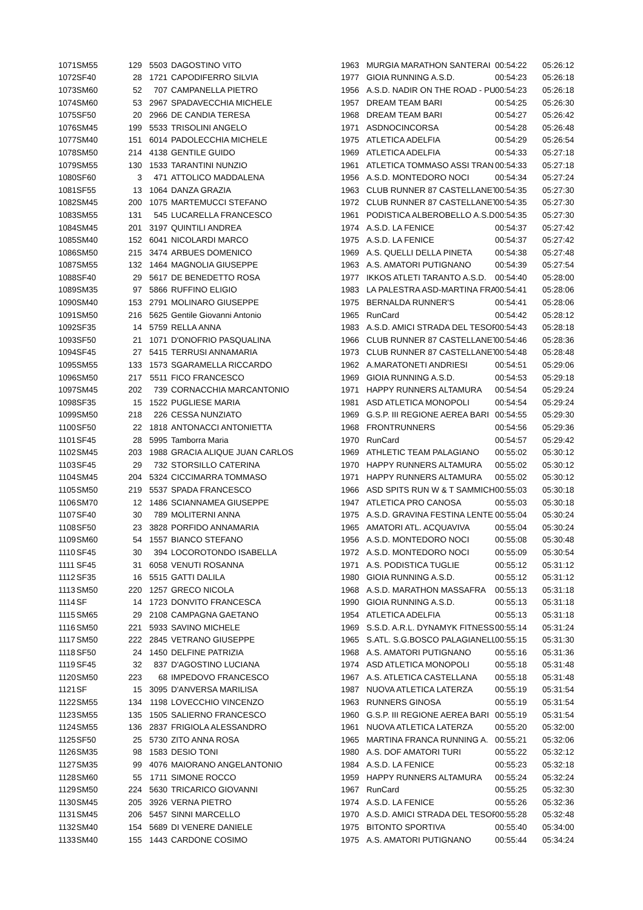| 1071 | SM55 | 129 | 5503 | DAGOSTINO VITO | 1963 | MURGIA MARATHON SANTERAI | 00:54:22 | 05:26:12 |
| 1072 | SF40 | 28 | 1721 | CAPODIFERRO SILVIA | 1977 | GIOIA RUNNING A.S.D. | 00:54:23 | 05:26:18 |
| 1073 | SM60 | 52 | 707 | CAMPANELLA PIETRO | 1956 | A.S.D. NADIR ON THE ROAD - PU | 00:54:23 | 05:26:18 |
| 1074 | SM60 | 53 | 2967 | SPADAVECCHIA MICHELE | 1957 | DREAM TEAM BARI | 00:54:25 | 05:26:30 |
| 1075 | SF50 | 20 | 2966 | DE CANDIA TERESA | 1968 | DREAM TEAM BARI | 00:54:27 | 05:26:42 |
| 1076 | SM45 | 199 | 5533 | TRISOLINI ANGELO | 1971 | ASDNOCINCORSA | 00:54:28 | 05:26:48 |
| 1077 | SM40 | 151 | 6014 | PADOLECCHIA MICHELE | 1975 | ATLETICA ADELFIA | 00:54:29 | 05:26:54 |
| 1078 | SM50 | 214 | 4138 | GENTILE GUIDO | 1969 | ATLETICA ADELFIA | 00:54:33 | 05:27:18 |
| 1079 | SM55 | 130 | 1533 | TARANTINI NUNZIO | 1961 | ATLETICA TOMMASO ASSI TRAN | 00:54:33 | 05:27:18 |
| 1080 | SF60 | 3 | 471 | ATTOLICO MADDALENA | 1956 | A.S.D. MONTEDORO NOCI | 00:54:34 | 05:27:24 |
| 1081 | SF55 | 13 | 1064 | DANZA GRAZIA | 1963 | CLUB RUNNER 87 CASTELLANET | 00:54:35 | 05:27:30 |
| 1082 | SM45 | 200 | 1075 | MARTEMUCCI STEFANO | 1972 | CLUB RUNNER 87 CASTELLANET | 00:54:35 | 05:27:30 |
| 1083 | SM55 | 131 | 545 | LUCARELLA FRANCESCO | 1961 | PODISTICA ALBEROBELLO A.S.D. | 00:54:35 | 05:27:30 |
| 1084 | SM45 | 201 | 3197 | QUINTILI ANDREA | 1974 | A.S.D. LA FENICE | 00:54:37 | 05:27:42 |
| 1085 | SM40 | 152 | 6041 | NICOLARDI MARCO | 1975 | A.S.D. LA FENICE | 00:54:37 | 05:27:42 |
| 1086 | SM50 | 215 | 3474 | ARBUES DOMENICO | 1969 | A.S. QUELLI DELLA PINETA | 00:54:38 | 05:27:48 |
| 1087 | SM55 | 132 | 1464 | MAGNOLIA GIUSEPPE | 1963 | A.S. AMATORI PUTIGNANO | 00:54:39 | 05:27:54 |
| 1088 | SF40 | 29 | 5617 | DE BENEDETTO ROSA | 1977 | IKKOS ATLETI TARANTO A.S.D. | 00:54:40 | 05:28:00 |
| 1089 | SM35 | 97 | 5866 | RUFFINO ELIGIO | 1983 | LA PALESTRA ASD-MARTINA FRA | 00:54:41 | 05:28:06 |
| 1090 | SM40 | 153 | 2791 | MOLINARO GIUSEPPE | 1975 | BERNALDA RUNNER'S | 00:54:41 | 05:28:06 |
| 1091 | SM50 | 216 | 5625 | Gentile Giovanni Antonio | 1965 | RunCard | 00:54:42 | 05:28:12 |
| 1092 | SF35 | 14 | 5759 | RELLA ANNA | 1983 | A.S.D. AMICI STRADA DEL TESOR | 00:54:43 | 05:28:18 |
| 1093 | SF50 | 21 | 1071 | D'ONOFRIO PASQUALINA | 1966 | CLUB RUNNER 87 CASTELLANET | 00:54:46 | 05:28:36 |
| 1094 | SF45 | 27 | 5415 | TERRUSI ANNAMARIA | 1973 | CLUB RUNNER 87 CASTELLANET | 00:54:48 | 05:28:48 |
| 1095 | SM55 | 133 | 1573 | SGARAMELLA RICCARDO | 1962 | A.MARATONETI ANDRIESI | 00:54:51 | 05:29:06 |
| 1096 | SM50 | 217 | 5511 | FICO FRANCESCO | 1969 | GIOIA RUNNING A.S.D. | 00:54:53 | 05:29:18 |
| 1097 | SM45 | 202 | 739 | CORNACCHIA MARCANTONIO | 1971 | HAPPY RUNNERS ALTAMURA | 00:54:54 | 05:29:24 |
| 1098 | SF35 | 15 | 1522 | PUGLIESE MARIA | 1981 | ASD ATLETICA MONOPOLI | 00:54:54 | 05:29:24 |
| 1099 | SM50 | 218 | 226 | CESSA NUNZIATO | 1969 | G.S.P. III REGIONE AEREA BARI | 00:54:55 | 05:29:30 |
| 1100 | SF50 | 22 | 1818 | ANTONACCI ANTONIETTA | 1968 | FRONTRUNNERS | 00:54:56 | 05:29:36 |
| 1101 | SF45 | 28 | 5995 | Tamborra Maria | 1970 | RunCard | 00:54:57 | 05:29:42 |
| 1102 | SM45 | 203 | 1988 | GRACIA ALIQUE JUAN CARLOS | 1969 | ATHLETIC TEAM PALAGIANO | 00:55:02 | 05:30:12 |
| 1103 | SF45 | 29 | 732 | STORSILLO CATERINA | 1970 | HAPPY RUNNERS ALTAMURA | 00:55:02 | 05:30:12 |
| 1104 | SM45 | 204 | 5324 | CICCIMARRA TOMMASO | 1971 | HAPPY RUNNERS ALTAMURA | 00:55:02 | 05:30:12 |
| 1105 | SM50 | 219 | 5537 | SPADA FRANCESCO | 1966 | ASD SPITS RUN W & T SAMMICH | 00:55:03 | 05:30:18 |
| 1106 | SM70 | 12 | 1486 | SCIANNAMEA GIUSEPPE | 1947 | ATLETICA PRO CANOSA | 00:55:03 | 05:30:18 |
| 1107 | SF40 | 30 | 789 | MOLITERNI ANNA | 1975 | A.S.D. GRAVINA FESTINA LENTE | 00:55:04 | 05:30:24 |
| 1108 | SF50 | 23 | 3828 | PORFIDO ANNAMARIA | 1965 | AMATORI ATL. ACQUAVIVA | 00:55:04 | 05:30:24 |
| 1109 | SM60 | 54 | 1557 | BIANCO STEFANO | 1956 | A.S.D. MONTEDORO NOCI | 00:55:08 | 05:30:48 |
| 1110 | SF45 | 30 | 394 | LOCOROTONDO ISABELLA | 1972 | A.S.D. MONTEDORO NOCI | 00:55:09 | 05:30:54 |
| 1111 | SF45 | 31 | 6058 | VENUTI ROSANNA | 1971 | A.S. PODISTICA TUGLIE | 00:55:12 | 05:31:12 |
| 1112 | SF35 | 16 | 5515 | GATTI DALILA | 1980 | GIOIA RUNNING A.S.D. | 00:55:12 | 05:31:12 |
| 1113 | SM50 | 220 | 1257 | GRECO NICOLA | 1968 | A.S.D. MARATHON MASSAFRA | 00:55:13 | 05:31:18 |
| 1114 | SF | 14 | 1723 | DONVITO FRANCESCA | 1990 | GIOIA RUNNING A.S.D. | 00:55:13 | 05:31:18 |
| 1115 | SM65 | 29 | 2108 | CAMPAGNA GAETANO | 1954 | ATLETICA ADELFIA | 00:55:13 | 05:31:18 |
| 1116 | SM50 | 221 | 5933 | SAVINO MICHELE | 1969 | S.S.D. A.R.L. DYNAMYK FITNESS | 00:55:14 | 05:31:24 |
| 1117 | SM50 | 222 | 2845 | VETRANO GIUSEPPE | 1965 | S.ATL. S.G.BOSCO PALAGIANELL | 00:55:15 | 05:31:30 |
| 1118 | SF50 | 24 | 1450 | DELFINE PATRIZIA | 1968 | A.S. AMATORI PUTIGNANO | 00:55:16 | 05:31:36 |
| 1119 | SF45 | 32 | 837 | D'AGOSTINO LUCIANA | 1974 | ASD ATLETICA MONOPOLI | 00:55:18 | 05:31:48 |
| 1120 | SM50 | 223 | 68 | IMPEDOVO FRANCESCO | 1967 | A.S. ATLETICA CASTELLANA | 00:55:18 | 05:31:48 |
| 1121 | SF | 15 | 3095 | D'ANVERSA MARILISA | 1987 | NUOVA ATLETICA LATERZA | 00:55:19 | 05:31:54 |
| 1122 | SM55 | 134 | 1198 | LOVECCHIO VINCENZO | 1963 | RUNNERS GINOSA | 00:55:19 | 05:31:54 |
| 1123 | SM55 | 135 | 1505 | SALIERNO FRANCESCO | 1960 | G.S.P. III REGIONE AEREA BARI | 00:55:19 | 05:31:54 |
| 1124 | SM55 | 136 | 2837 | FRIGIOLA ALESSANDRO | 1961 | NUOVA ATLETICA LATERZA | 00:55:20 | 05:32:00 |
| 1125 | SF50 | 25 | 5730 | ZITO ANNA ROSA | 1965 | MARTINA FRANCA RUNNING A. | 00:55:21 | 05:32:06 |
| 1126 | SM35 | 98 | 1583 | DESIO TONI | 1980 | A.S. DOF AMATORI TURI | 00:55:22 | 05:32:12 |
| 1127 | SM35 | 99 | 4076 | MAIORANO ANGELANTONIO | 1984 | A.S.D. LA FENICE | 00:55:23 | 05:32:18 |
| 1128 | SM60 | 55 | 1711 | SIMONE ROCCO | 1959 | HAPPY RUNNERS ALTAMURA | 00:55:24 | 05:32:24 |
| 1129 | SM50 | 224 | 5630 | TRICARICO GIOVANNI | 1967 | RunCard | 00:55:25 | 05:32:30 |
| 1130 | SM45 | 205 | 3926 | VERNA PIETRO | 1974 | A.S.D. LA FENICE | 00:55:26 | 05:32:36 |
| 1131 | SM45 | 206 | 5457 | SINNI MARCELLO | 1970 | A.S.D. AMICI STRADA DEL TESOR | 00:55:28 | 05:32:48 |
| 1132 | SM40 | 154 | 5689 | DI VENERE DANIELE | 1975 | BITONTO SPORTIVA | 00:55:40 | 05:34:00 |
| 1133 | SM40 | 155 | 1443 | CARDONE COSIMO | 1975 | A.S. AMATORI PUTIGNANO | 00:55:44 | 05:34:24 |